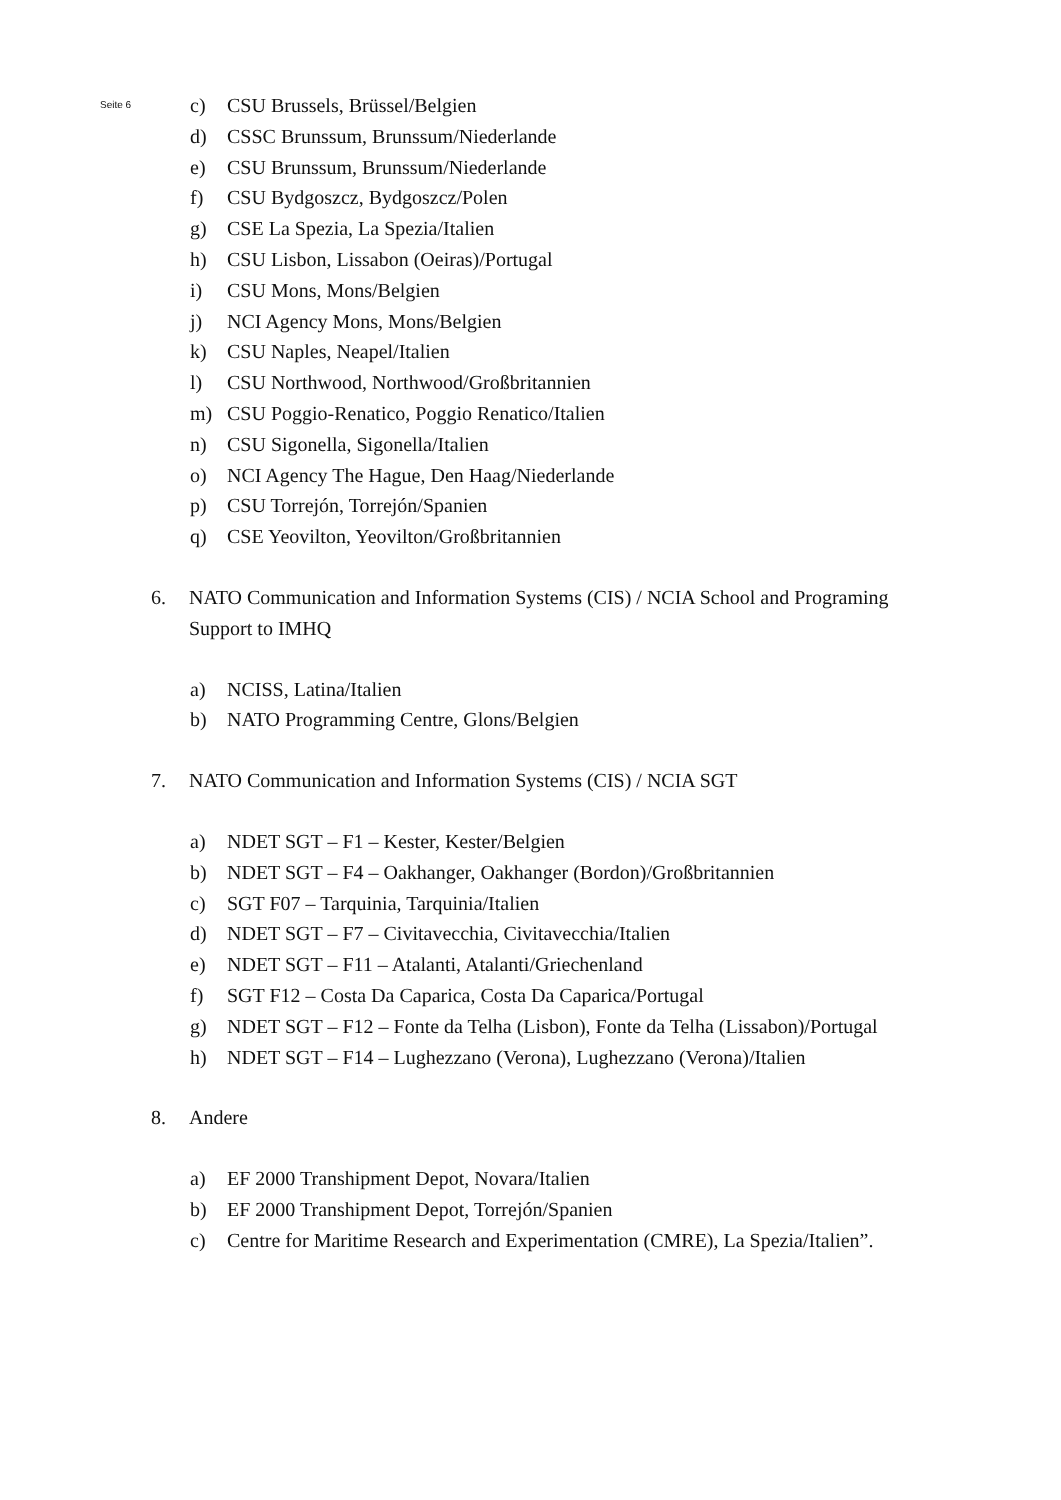Seite 6
c) CSU Brussels, Brüssel/Belgien
d) CSSC Brunssum, Brunssum/Niederlande
e) CSU Brunssum, Brunssum/Niederlande
f) CSU Bydgoszcz, Bydgoszcz/Polen
g) CSE La Spezia, La Spezia/Italien
h) CSU Lisbon, Lissabon (Oeiras)/Portugal
i) CSU Mons, Mons/Belgien
j) NCI Agency Mons, Mons/Belgien
k) CSU Naples, Neapel/Italien
l) CSU Northwood, Northwood/Großbritannien
m) CSU Poggio-Renatico, Poggio Renatico/Italien
n) CSU Sigonella, Sigonella/Italien
o) NCI Agency The Hague, Den Haag/Niederlande
p) CSU Torrejón, Torrejón/Spanien
q) CSE Yeovilton, Yeovilton/Großbritannien
6. NATO Communication and Information Systems (CIS) / NCIA School and Programing Support to IMHQ
a) NCISS, Latina/Italien
b) NATO Programming Centre, Glons/Belgien
7. NATO Communication and Information Systems (CIS) / NCIA SGT
a) NDET SGT – F1 – Kester, Kester/Belgien
b) NDET SGT – F4 – Oakhanger, Oakhanger (Bordon)/Großbritannien
c) SGT F07 – Tarquinia, Tarquinia/Italien
d) NDET SGT – F7 – Civitavecchia, Civitavecchia/Italien
e) NDET SGT – F11 – Atalanti, Atalanti/Griechenland
f) SGT F12 – Costa Da Caparica, Costa Da Caparica/Portugal
g) NDET SGT – F12 – Fonte da Telha (Lisbon), Fonte da Telha (Lissabon)/Portugal
h) NDET SGT – F14 – Lughezzano (Verona), Lughezzano (Verona)/Italien
8. Andere
a) EF 2000 Transhipment Depot, Novara/Italien
b) EF 2000 Transhipment Depot, Torrejón/Spanien
c) Centre for Maritime Research and Experimentation (CMRE), La Spezia/Italien”.